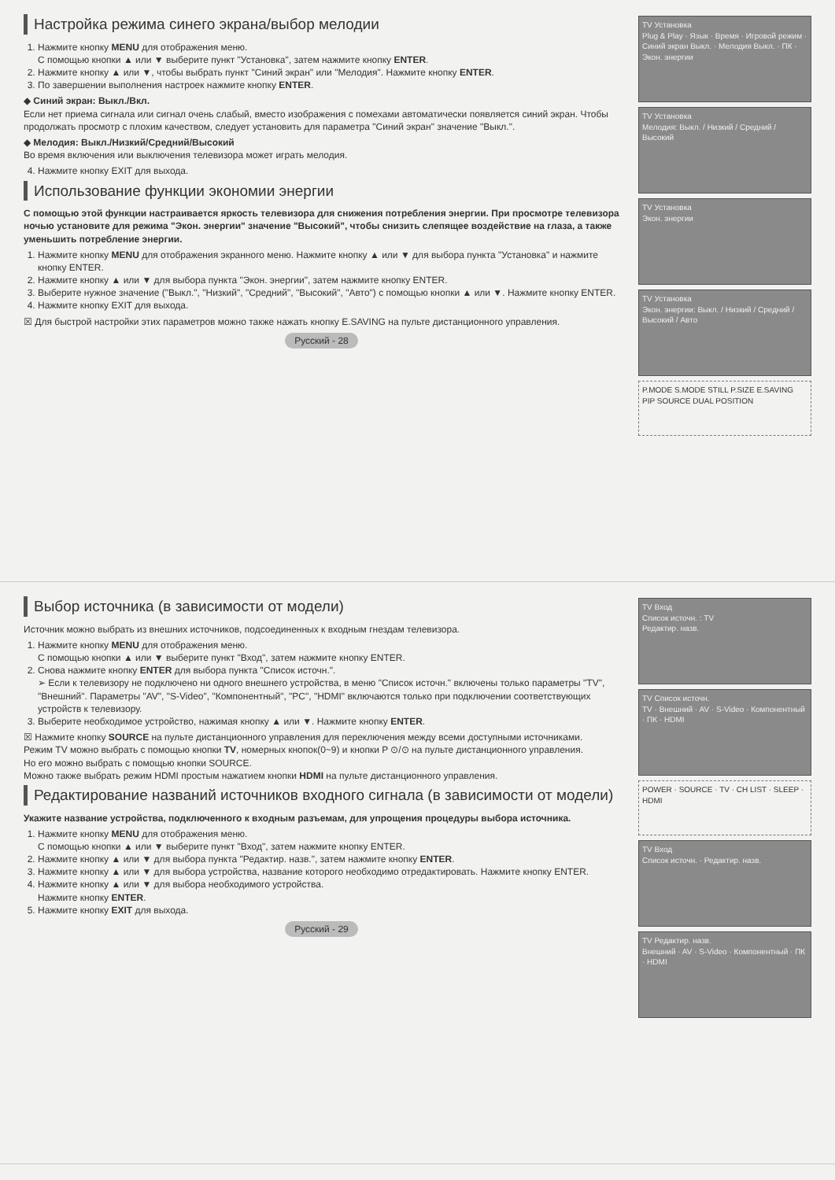Настройка режима синего экрана/выбор мелодии
1. Нажмите кнопку MENU для отображения меню.
С помощью кнопки ▲ или ▼ выберите пункт "Установка", затем нажмите кнопку ENTER.
2. Нажмите кнопку ▲ или ▼, чтобы выбрать пункт "Синий экран" или "Мелодия". Нажмите кнопку ENTER.
3. По завершении выполнения настроек нажмите кнопку ENTER.
◆ Синий экран: Выкл./Вкл.
Если нет приема сигнала или сигнал очень слабый, вместо изображения с помехами автоматически появляется синий экран. Чтобы продолжать просмотр с плохим качеством, следует установить для параметра "Синий экран" значение "Выкл.".
◆ Мелодия: Выкл./Низкий/Средний/Высокий
Во время включения или выключения телевизора может играть мелодия.
4. Нажмите кнопку EXIT для выхода.
Использование функции экономии энергии
С помощью этой функции настраивается яркость телевизора для снижения потребления энергии. При просмотре телевизора ночью установите для режима "Экон. энергии" значение "Высокий", чтобы снизить слепящее воздействие на глаза, а также уменьшить потребление энергии.
1. Нажмите кнопку MENU для отображения экранного меню. Нажмите кнопку ▲ или ▼ для выбора пункта "Установка" и нажмите кнопку ENTER.
2. Нажмите кнопку ▲ или ▼ для выбора пункта "Экон. энергии", затем нажмите кнопку ENTER.
3. Выберите нужное значение ("Выкл.", "Низкий", "Средний", "Высокий", "Авто") с помощью кнопки ▲ или ▼. Нажмите кнопку ENTER.
4. Нажмите кнопку EXIT для выхода.
☒ Для быстрой настройки этих параметров можно также нажать кнопку E.SAVING на пульте дистанционного управления.
Русский - 28
TV Установка
Plug & Play · Язык · Время · Игровой режим · Синий экран Выкл. · Мелодия Выкл. · ПК · Экон. энергии
TV Установка
Мелодия: Выкл. / Низкий / Средний / Высокий
TV Установка
Экон. энергии
TV Установка
Экон. энергии: Выкл. / Низкий / Средний / Высокий / Авто
P.MODE S.MODE STILL P.SIZE E.SAVING PIP SOURCE DUAL POSITION
Выбор источника (в зависимости от модели)
Источник можно выбрать из внешних источников, подсоединенных к входным гнездам телевизора.
1. Нажмите кнопку MENU для отображения меню.
С помощью кнопки ▲ или ▼ выберите пункт "Вход", затем нажмите кнопку ENTER.
2. Снова нажмите кнопку ENTER для выбора пункта "Список источн.".
➢ Если к телевизору не подключено ни одного внешнего устройства, в меню "Список источн." включены только параметры "TV", "Внешний". Параметры "AV", "S-Video", "Компонентный", "PC", "HDMI" включаются только при подключении соответствующих устройств к телевизору.
3. Выберите необходимое устройство, нажимая кнопку ▲ или ▼. Нажмите кнопку ENTER.
☒ Нажмите кнопку SOURCE на пульте дистанционного управления для переключения между всеми доступными источниками.
Режим TV можно выбрать с помощью кнопки TV, номерных кнопок(0~9) и кнопки P ⊙/⊙ на пульте дистанционного управления.
Но его можно выбрать с помощью кнопки SOURCE.
Можно также выбрать режим HDMI простым нажатием кнопки HDMI на пульте дистанционного управления.
Редактирование названий источников входного сигнала (в зависимости от модели)
Укажите название устройства, подключенного к входным разъемам, для упрощения процедуры выбора источника.
1. Нажмите кнопку MENU для отображения меню.
С помощью кнопки ▲ или ▼ выберите пункт "Вход", затем нажмите кнопку ENTER.
2. Нажмите кнопку ▲ или ▼ для выбора пункта "Редактир. назв.", затем нажмите кнопку ENTER.
3. Нажмите кнопку ▲ или ▼ для выбора устройства, название которого необходимо отредактировать. Нажмите кнопку ENTER.
4. Нажмите кнопку ▲ или ▼ для выбора необходимого устройства.
Нажмите кнопку ENTER.
5. Нажмите кнопку EXIT для выхода.
Русский - 29
TV Вход
Список источн. : TV
Редактир. назв.
TV Список источн.
TV · Внешний · AV · S-Video · Компонентный · ПК · HDMI
POWER · SOURCE · TV · CH LIST · SLEEP · HDMI
TV Вход
Список источн. · Редактир. назв.
TV Редактир. назв.
Внешний · AV · S-Video · Компонентный · ПК · HDMI